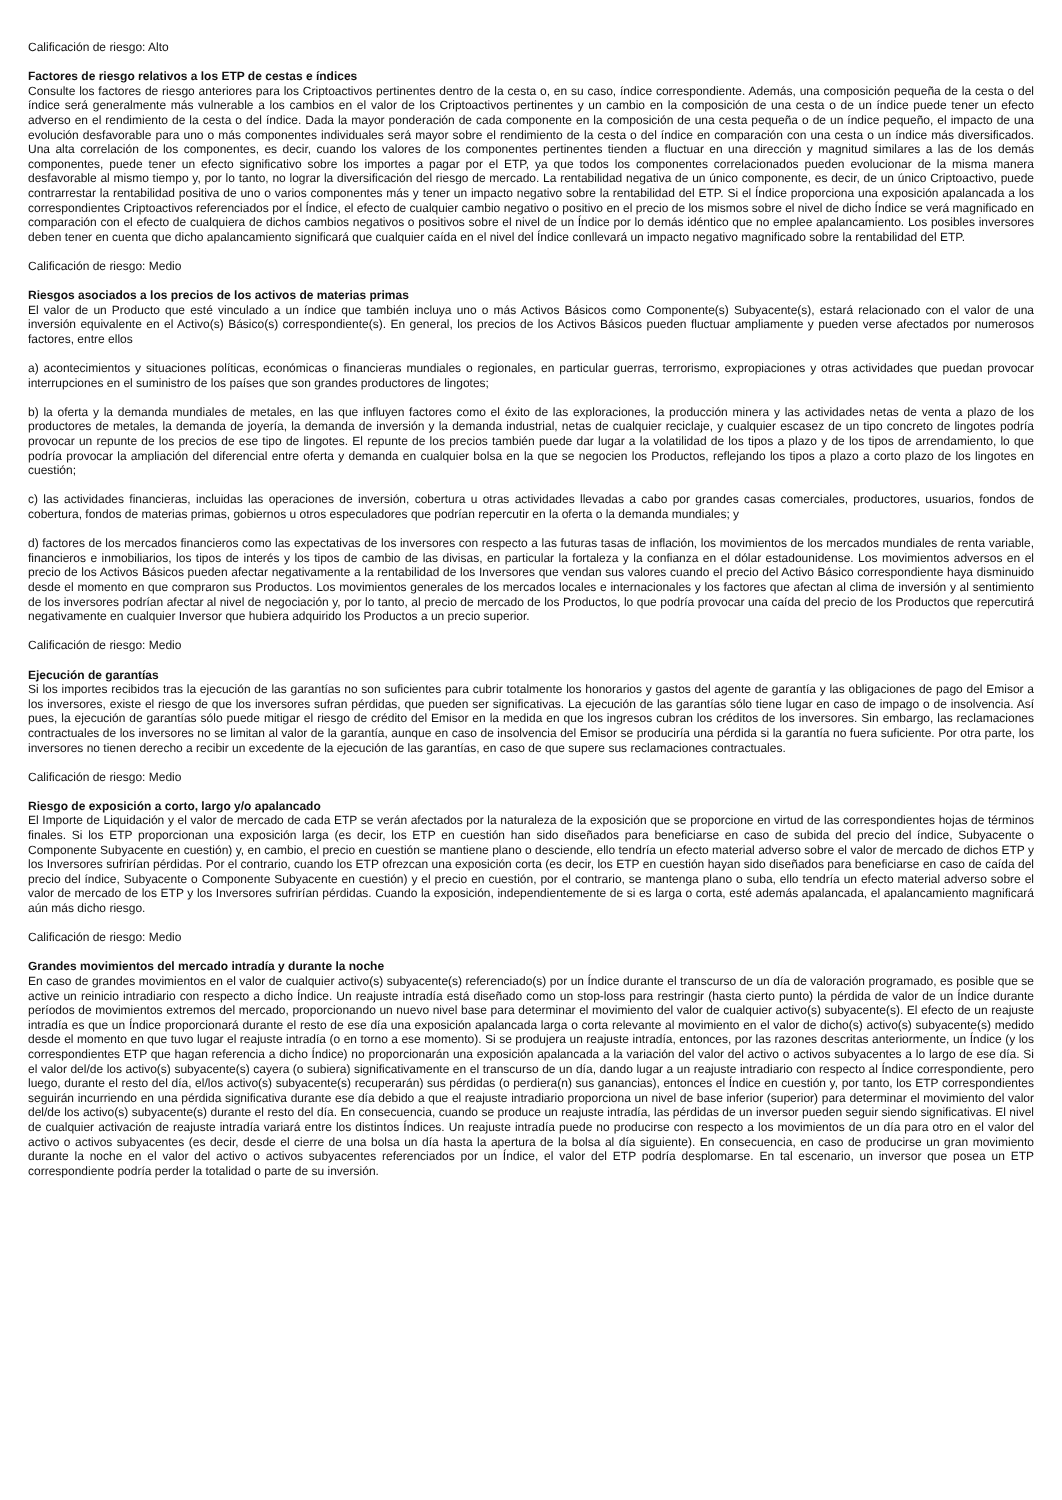Calificación de riesgo: Alto
Factores de riesgo relativos a los ETP de cestas e índices
Consulte los factores de riesgo anteriores para los Criptoactivos pertinentes dentro de la cesta o, en su caso, índice correspondiente. Además, una composición pequeña de la cesta o del índice será generalmente más vulnerable a los cambios en el valor de los Criptoactivos pertinentes y un cambio en la composición de una cesta o de un índice puede tener un efecto adverso en el rendimiento de la cesta o del índice. Dada la mayor ponderación de cada componente en la composición de una cesta pequeña o de un índice pequeño, el impacto de una evolución desfavorable para uno o más componentes individuales será mayor sobre el rendimiento de la cesta o del índice en comparación con una cesta o un índice más diversificados. Una alta correlación de los componentes, es decir, cuando los valores de los componentes pertinentes tienden a fluctuar en una dirección y magnitud similares a las de los demás componentes, puede tener un efecto significativo sobre los importes a pagar por el ETP, ya que todos los componentes correlacionados pueden evolucionar de la misma manera desfavorable al mismo tiempo y, por lo tanto, no lograr la diversificación del riesgo de mercado. La rentabilidad negativa de un único componente, es decir, de un único Criptoactivo, puede contrarrestar la rentabilidad positiva de uno o varios componentes más y tener un impacto negativo sobre la rentabilidad del ETP. Si el Índice proporciona una exposición apalancada a los correspondientes Criptoactivos referenciados por el Índice, el efecto de cualquier cambio negativo o positivo en el precio de los mismos sobre el nivel de dicho Índice se verá magnificado en comparación con el efecto de cualquiera de dichos cambios negativos o positivos sobre el nivel de un Índice por lo demás idéntico que no emplee apalancamiento. Los posibles inversores deben tener en cuenta que dicho apalancamiento significará que cualquier caída en el nivel del Índice conllevará un impacto negativo magnificado sobre la rentabilidad del ETP.
Calificación de riesgo: Medio
Riesgos asociados a los precios de los activos de materias primas
El valor de un Producto que esté vinculado a un índice que también incluya uno o más Activos Básicos como Componente(s) Subyacente(s), estará relacionado con el valor de una inversión equivalente en el Activo(s) Básico(s) correspondiente(s). En general, los precios de los Activos Básicos pueden fluctuar ampliamente y pueden verse afectados por numerosos factores, entre ellos
a) acontecimientos y situaciones políticas, económicas o financieras mundiales o regionales, en particular guerras, terrorismo, expropiaciones y otras actividades que puedan provocar interrupciones en el suministro de los países que son grandes productores de lingotes;
b) la oferta y la demanda mundiales de metales, en las que influyen factores como el éxito de las exploraciones, la producción minera y las actividades netas de venta a plazo de los productores de metales, la demanda de joyería, la demanda de inversión y la demanda industrial, netas de cualquier reciclaje, y cualquier escasez de un tipo concreto de lingotes podría provocar un repunte de los precios de ese tipo de lingotes. El repunte de los precios también puede dar lugar a la volatilidad de los tipos a plazo y de los tipos de arrendamiento, lo que podría provocar la ampliación del diferencial entre oferta y demanda en cualquier bolsa en la que se negocien los Productos, reflejando los tipos a plazo a corto plazo de los lingotes en cuestión;
c) las actividades financieras, incluidas las operaciones de inversión, cobertura u otras actividades llevadas a cabo por grandes casas comerciales, productores, usuarios, fondos de cobertura, fondos de materias primas, gobiernos u otros especuladores que podrían repercutir en la oferta o la demanda mundiales; y
d) factores de los mercados financieros como las expectativas de los inversores con respecto a las futuras tasas de inflación, los movimientos de los mercados mundiales de renta variable, financieros e inmobiliarios, los tipos de interés y los tipos de cambio de las divisas, en particular la fortaleza y la confianza en el dólar estadounidense. Los movimientos adversos en el precio de los Activos Básicos pueden afectar negativamente a la rentabilidad de los Inversores que vendan sus valores cuando el precio del Activo Básico correspondiente haya disminuido desde el momento en que compraron sus Productos. Los movimientos generales de los mercados locales e internacionales y los factores que afectan al clima de inversión y al sentimiento de los inversores podrían afectar al nivel de negociación y, por lo tanto, al precio de mercado de los Productos, lo que podría provocar una caída del precio de los Productos que repercutirá negativamente en cualquier Inversor que hubiera adquirido los Productos a un precio superior.
Calificación de riesgo: Medio
Ejecución de garantías
Si los importes recibidos tras la ejecución de las garantías no son suficientes para cubrir totalmente los honorarios y gastos del agente de garantía y las obligaciones de pago del Emisor a los inversores, existe el riesgo de que los inversores sufran pérdidas, que pueden ser significativas. La ejecución de las garantías sólo tiene lugar en caso de impago o de insolvencia. Así pues, la ejecución de garantías sólo puede mitigar el riesgo de crédito del Emisor en la medida en que los ingresos cubran los créditos de los inversores. Sin embargo, las reclamaciones contractuales de los inversores no se limitan al valor de la garantía, aunque en caso de insolvencia del Emisor se produciría una pérdida si la garantía no fuera suficiente. Por otra parte, los inversores no tienen derecho a recibir un excedente de la ejecución de las garantías, en caso de que supere sus reclamaciones contractuales.
Calificación de riesgo: Medio
Riesgo de exposición a corto, largo y/o apalancado
El Importe de Liquidación y el valor de mercado de cada ETP se verán afectados por la naturaleza de la exposición que se proporcione en virtud de las correspondientes hojas de términos finales. Si los ETP proporcionan una exposición larga (es decir, los ETP en cuestión han sido diseñados para beneficiarse en caso de subida del precio del índice, Subyacente o Componente Subyacente en cuestión) y, en cambio, el precio en cuestión se mantiene plano o desciende, ello tendría un efecto material adverso sobre el valor de mercado de dichos ETP y los Inversores sufrirían pérdidas. Por el contrario, cuando los ETP ofrezcan una exposición corta (es decir, los ETP en cuestión hayan sido diseñados para beneficiarse en caso de caída del precio del índice, Subyacente o Componente Subyacente en cuestión) y el precio en cuestión, por el contrario, se mantenga plano o suba, ello tendría un efecto material adverso sobre el valor de mercado de los ETP y los Inversores sufrirían pérdidas. Cuando la exposición, independientemente de si es larga o corta, esté además apalancada, el apalancamiento magnificará aún más dicho riesgo.
Calificación de riesgo: Medio
Grandes movimientos del mercado intradía y durante la noche
En caso de grandes movimientos en el valor de cualquier activo(s) subyacente(s) referenciado(s) por un Índice durante el transcurso de un día de valoración programado, es posible que se active un reinicio intradiario con respecto a dicho Índice. Un reajuste intradía está diseñado como un stop-loss para restringir (hasta cierto punto) la pérdida de valor de un Índice durante períodos de movimientos extremos del mercado, proporcionando un nuevo nivel base para determinar el movimiento del valor de cualquier activo(s) subyacente(s). El efecto de un reajuste intradía es que un Índice proporcionará durante el resto de ese día una exposición apalancada larga o corta relevante al movimiento en el valor de dicho(s) activo(s) subyacente(s) medido desde el momento en que tuvo lugar el reajuste intradía (o en torno a ese momento). Si se produjera un reajuste intradía, entonces, por las razones descritas anteriormente, un Índice (y los correspondientes ETP que hagan referencia a dicho Índice) no proporcionarán una exposición apalancada a la variación del valor del activo o activos subyacentes a lo largo de ese día. Si el valor del/de los activo(s) subyacente(s) cayera (o subiera) significativamente en el transcurso de un día, dando lugar a un reajuste intradiario con respecto al Índice correspondiente, pero luego, durante el resto del día, el/los activo(s) subyacente(s) recuperarán) sus pérdidas (o perdiera(n) sus ganancias), entonces el Índice en cuestión y, por tanto, los ETP correspondientes seguirán incurriendo en una pérdida significativa durante ese día debido a que el reajuste intradiario proporciona un nivel de base inferior (superior) para determinar el movimiento del valor del/de los activo(s) subyacente(s) durante el resto del día. En consecuencia, cuando se produce un reajuste intradía, las pérdidas de un inversor pueden seguir siendo significativas. El nivel de cualquier activación de reajuste intradía variará entre los distintos Índices. Un reajuste intradía puede no producirse con respecto a los movimientos de un día para otro en el valor del activo o activos subyacentes (es decir, desde el cierre de una bolsa un día hasta la apertura de la bolsa al día siguiente). En consecuencia, en caso de producirse un gran movimiento durante la noche en el valor del activo o activos subyacentes referenciados por un Índice, el valor del ETP podría desplomarse. En tal escenario, un inversor que posea un ETP correspondiente podría perder la totalidad o parte de su inversión.